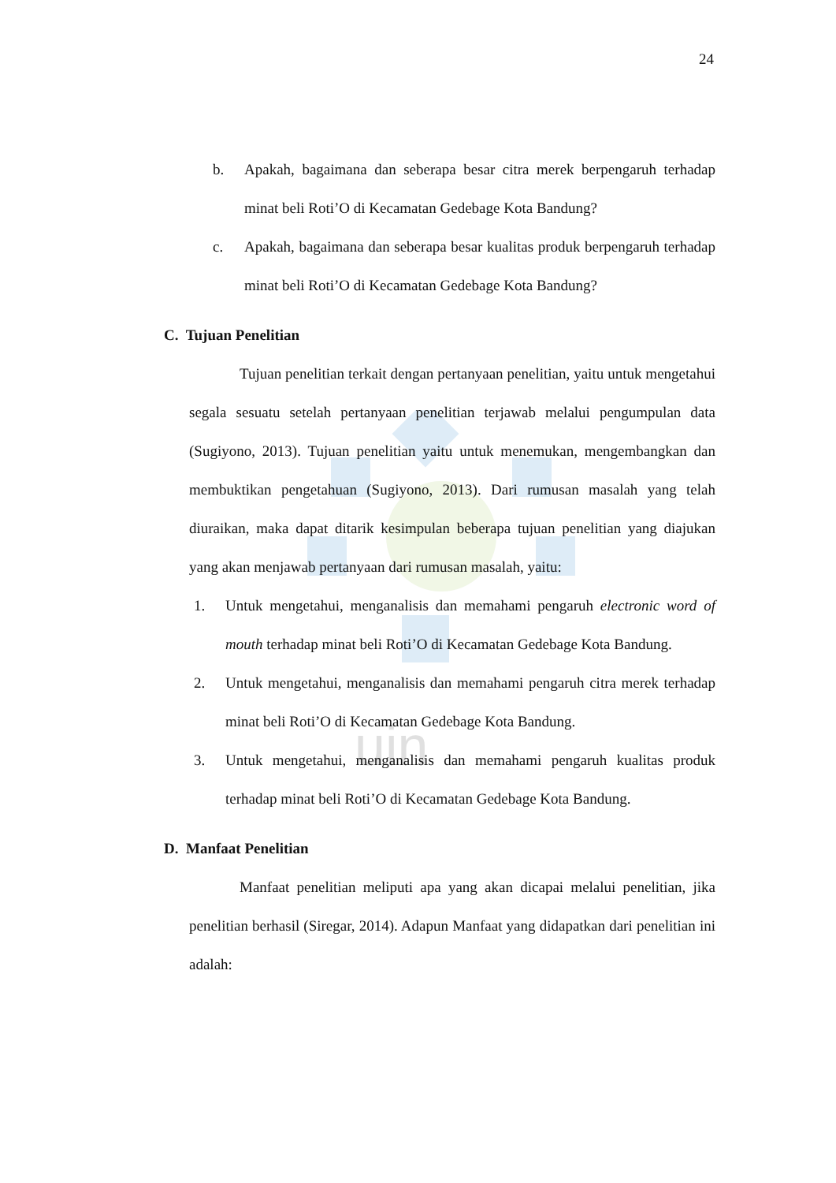uin
24
b. Apakah, bagaimana dan seberapa besar citra merek berpengaruh terhadap minat beli Roti’O di Kecamatan Gedebage Kota Bandung?
c. Apakah, bagaimana dan seberapa besar kualitas produk berpengaruh terhadap minat beli Roti’O di Kecamatan Gedebage Kota Bandung?
C. Tujuan Penelitian
Tujuan penelitian terkait dengan pertanyaan penelitian, yaitu untuk mengetahui segala sesuatu setelah pertanyaan penelitian terjawab melalui pengumpulan data (Sugiyono, 2013). Tujuan penelitian yaitu untuk menemukan, mengembangkan dan membuktikan pengetahuan (Sugiyono, 2013). Dari rumusan masalah yang telah diuraikan, maka dapat ditarik kesimpulan beberapa tujuan penelitian yang diajukan yang akan menjawab pertanyaan dari rumusan masalah, yaitu:
1. Untuk mengetahui, menganalisis dan memahami pengaruh electronic word of mouth terhadap minat beli Roti’O di Kecamatan Gedebage Kota Bandung.
2. Untuk mengetahui, menganalisis dan memahami pengaruh citra merek terhadap minat beli Roti’O di Kecamatan Gedebage Kota Bandung.
3. Untuk mengetahui, menganalisis dan memahami pengaruh kualitas produk terhadap minat beli Roti’O di Kecamatan Gedebage Kota Bandung.
D. Manfaat Penelitian
Manfaat penelitian meliputi apa yang akan dicapai melalui penelitian, jika penelitian berhasil (Siregar, 2014). Adapun Manfaat yang didapatkan dari penelitian ini adalah: